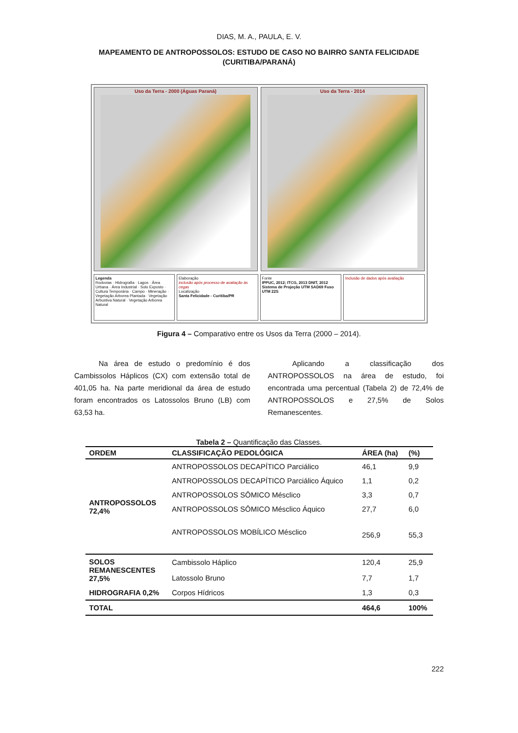DIAS, M. A., PAULA, E. V.
MAPEAMENTO DE ANTROPOSSOLOS: ESTUDO DE CASO NO BAIRRO SANTA FELICIDADE (CURITIBA/PARANÁ)
Uso da Terra - 2000 (Águas Paraná)
Uso da Terra - 2014
Legenda
Rodovias · Hidrografia · Lagos · Área Urbana · Área Industrial · Solo Exposto · Cultura Temporária · Campo · Mineração · Vegetação Arborea Plantada · Vegetação Arbustiva Natural · Vegetação Arborea Natural
Elaboração
inclusão após processo de avaliação às cegas
Localização
Santa Felicidade - Curitiba/PR
Fonte
IPPUC, 2012; ITCG, 2013 DNIT, 2012
Sistema de Projeção UTM SAD69 Fuso UTM 22S
Inclusão de dados após avaliação
Figura 4 – Comparativo entre os Usos da Terra (2000 – 2014).
Na área de estudo o predomínio é dos Cambissolos Háplicos (CX) com extensão total de 401,05 ha. Na parte meridional da área de estudo foram encontrados os Latossolos Bruno (LB) com 63,53 ha.
Aplicando a classificação dos ANTROPOSSOLOS na área de estudo, foi encontrada uma percentual (Tabela 2) de 72,4% de ANTROPOSSOLOS e 27,5% de Solos Remanescentes.
Tabela 2 – Quantificação das Classes.
| ORDEM | CLASSIFICAÇÃO PEDOLÓGICA | ÁREA (ha) | (%) |
| --- | --- | --- | --- |
| ANTROPOSSOLOS 72,4% | ANTROPOSSOLOS DECAPÍTICO Parciálico | 46,1 | 9,9 |
| | ANTROPOSSOLOS DECAPÍTICO Parciálico Áquico | 1,1 | 0,2 |
| | ANTROPOSSOLOS SÔMICO Mésclico | 3,3 | 0,7 |
| | ANTROPOSSOLOS SÔMICO Mésclico Áquico | 27,7 | 6,0 |
| | ANTROPOSSOLOS MOBÍLICO Mésclico | 256,9 | 55,3 |
| SOLOS REMANESCENTES 27,5% | Cambissolo Háplico | 120,4 | 25,9 |
| | Latossolo Bruno | 7,7 | 1,7 |
| HIDROGRAFIA 0,2% | Corpos Hídricos | 1,3 | 0,3 |
| TOTAL | | 464,6 | 100% |
222